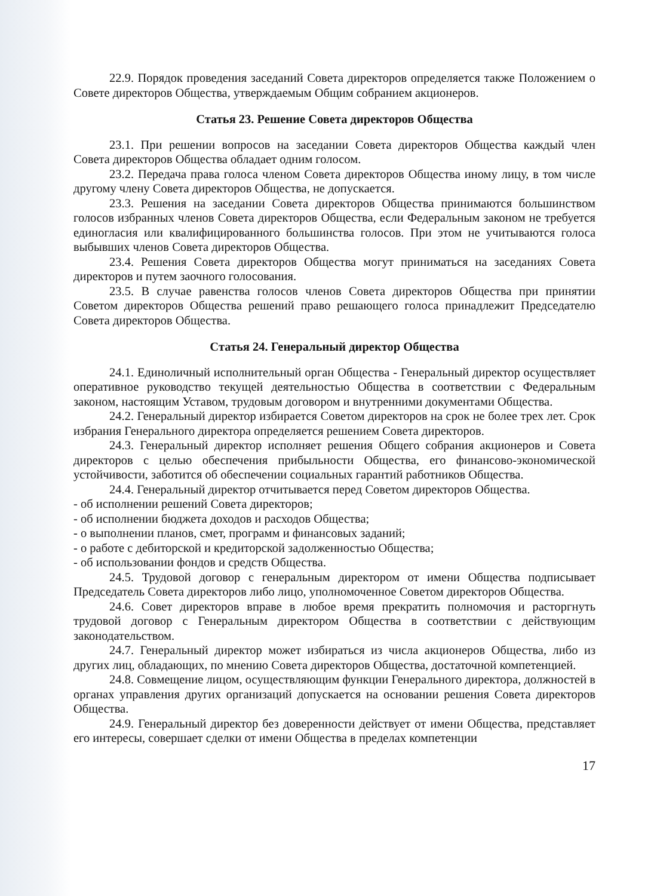22.9. Порядок проведения заседаний Совета директоров определяется также Положением о Совете директоров Общества, утверждаемым Общим собранием акционеров.
Статья 23. Решение Совета директоров Общества
23.1. При решении вопросов на заседании Совета директоров Общества каждый член Совета директоров Общества обладает одним голосом.
23.2. Передача права голоса членом Совета директоров Общества иному лицу, в том числе другому члену Совета директоров Общества, не допускается.
23.3. Решения на заседании Совета директоров Общества принимаются большинством голосов избранных членов Совета директоров Общества, если Федеральным законом не требуется единогласия или квалифицированного большинства голосов. При этом не учитываются голоса выбывших членов Совета директоров Общества.
23.4. Решения Совета директоров Общества могут приниматься на заседаниях Совета директоров и путем заочного голосования.
23.5. В случае равенства голосов членов Совета директоров Общества при принятии Советом директоров Общества решений право решающего голоса принадлежит Председателю Совета директоров Общества.
Статья 24. Генеральный директор Общества
24.1. Единоличный исполнительный орган Общества - Генеральный директор осуществляет оперативное руководство текущей деятельностью Общества в соответствии с Федеральным законом, настоящим Уставом, трудовым договором и внутренними документами Общества.
24.2. Генеральный директор избирается Советом директоров на срок не более трех лет. Срок избрания Генерального директора определяется решением Совета директоров.
24.3. Генеральный директор исполняет решения Общего собрания акционеров и Совета директоров с целью обеспечения прибыльности Общества, его финансово-экономической устойчивости, заботится об обеспечении социальных гарантий работников Общества.
24.4. Генеральный директор отчитывается перед Советом директоров Общества.
- об исполнении решений Совета директоров;
- об исполнении бюджета доходов и расходов Общества;
- о выполнении планов, смет, программ и финансовых заданий;
- о работе с дебиторской и кредиторской задолженностью Общества;
- об использовании фондов и средств Общества.
24.5. Трудовой договор с генеральным директором от имени Общества подписывает Председатель Совета директоров либо лицо, уполномоченное Советом директоров Общества.
24.6. Совет директоров вправе в любое время прекратить полномочия и расторгнуть трудовой договор с Генеральным директором Общества в соответствии с действующим законодательством.
24.7. Генеральный директор может избираться из числа акционеров Общества, либо из других лиц, обладающих, по мнению Совета директоров Общества, достаточной компетенцией.
24.8. Совмещение лицом, осуществляющим функции Генерального директора, должностей в органах управления других организаций допускается на основании решения Совета директоров Общества.
24.9. Генеральный директор без доверенности действует от имени Общества, представляет его интересы, совершает сделки от имени Общества в пределах компетенции
17